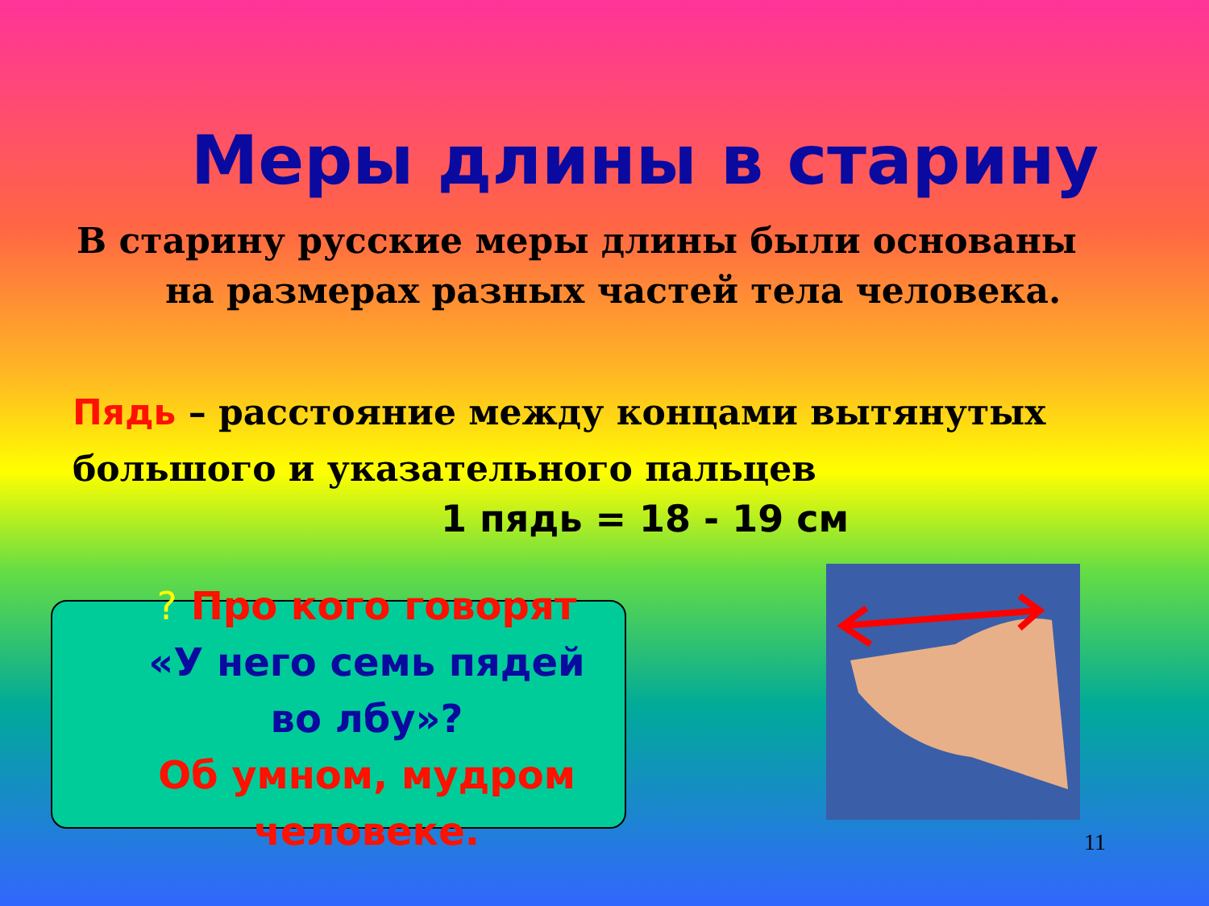Меры длины в старину
В старину русские меры длины были основаны
на размерах разных частей тела человека.
Пядь – расстояние между концами вытянутых большого и указательного пальцев
1 пядь = 18 - 19 см
? Про кого говорят
«У него семь пядей во лбу»?
Об умном, мудром человеке.
11